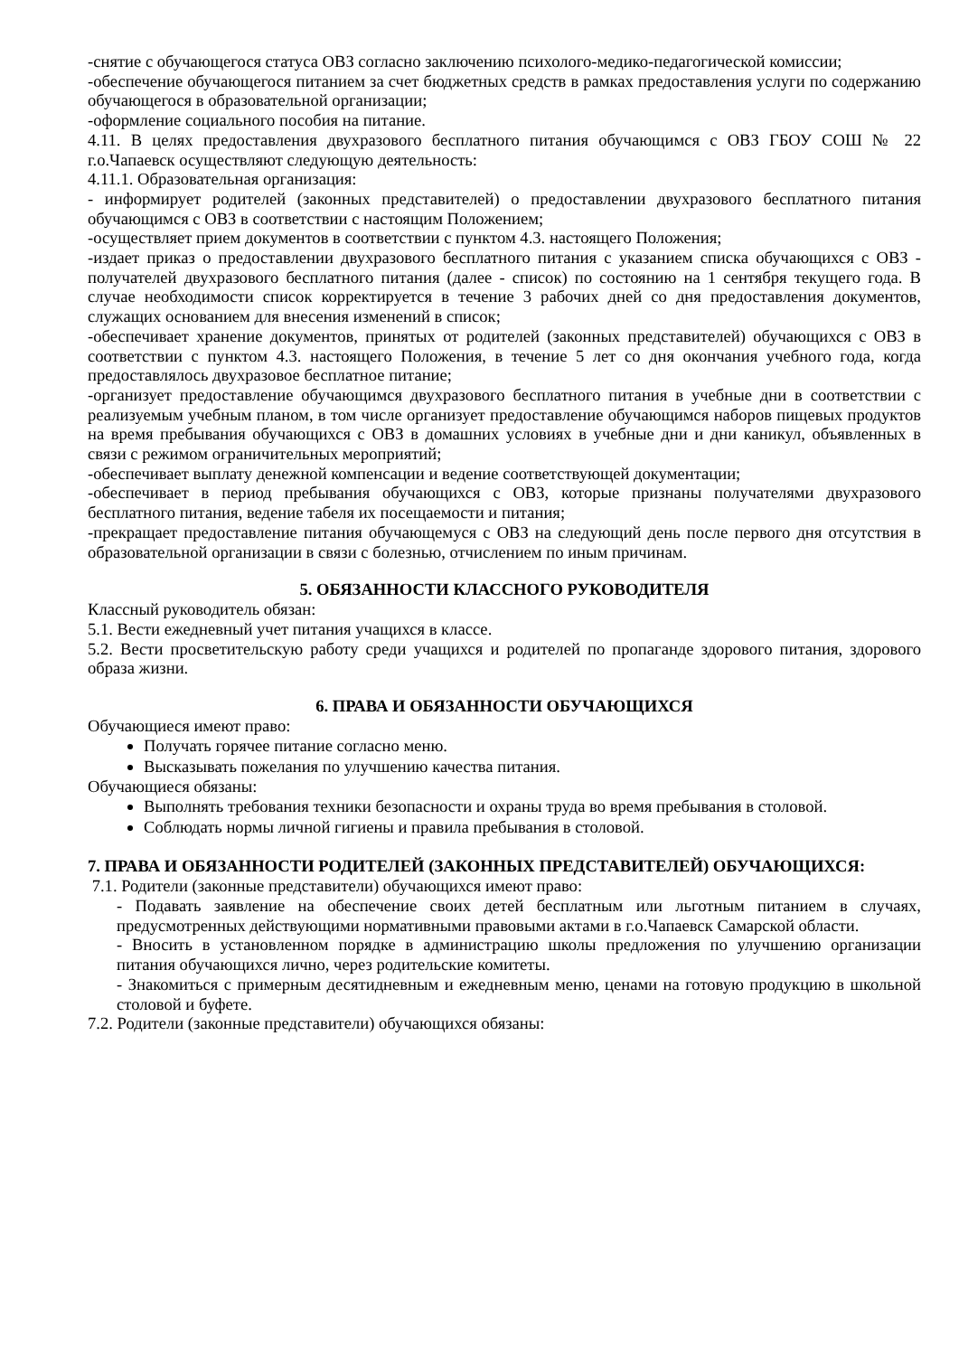-снятие с обучающегося статуса ОВЗ согласно заключению психолого-медико-педагогической комиссии;
-обеспечение обучающегося питанием за счет бюджетных средств в рамках предоставления услуги по содержанию обучающегося в образовательной организации;
-оформление социального пособия на питание.
4.11. В целях предоставления двухразового бесплатного питания обучающимся с ОВЗ ГБОУ СОШ № 22 г.о.Чапаевск осуществляют следующую деятельность:
4.11.1. Образовательная организация:
- информирует родителей (законных представителей) о предоставлении двухразового бесплатного питания обучающимся с ОВЗ в соответствии с настоящим Положением;
-осуществляет прием документов в соответствии с пунктом 4.3. настоящего Положения;
-издает приказ о предоставлении двухразового бесплатного питания с указанием списка обучающихся с ОВЗ - получателей двухразового бесплатного питания (далее - список) по состоянию на 1 сентября текущего года. В случае необходимости список корректируется в течение 3 рабочих дней со дня предоставления документов, служащих основанием для внесения изменений в список;
-обеспечивает хранение документов, принятых от родителей (законных представителей) обучающихся с ОВЗ в соответствии с пунктом 4.3. настоящего Положения, в течение 5 лет со дня окончания учебного года, когда предоставлялось двухразовое бесплатное питание;
-организует предоставление обучающимся двухразового бесплатного питания в учебные дни в соответствии с реализуемым учебным планом, в том числе организует предоставление обучающимся наборов пищевых продуктов на время пребывания обучающихся с ОВЗ в домашних условиях в учебные дни и дни каникул, объявленных в связи с режимом ограничительных мероприятий;
-обеспечивает выплату денежной компенсации и ведение соответствующей документации;
-обеспечивает в период пребывания обучающихся с ОВЗ, которые признаны получателями двухразового бесплатного питания, ведение табеля их посещаемости и питания;
-прекращает предоставление питания обучающемуся с ОВЗ на следующий день после первого дня отсутствия в образовательной организации в связи с болезнью, отчислением по иным причинам.
5. ОБЯЗАННОСТИ КЛАССНОГО РУКОВОДИТЕЛЯ
Классный руководитель обязан:
5.1. Вести ежедневный учет питания учащихся в классе.
5.2. Вести просветительскую работу среди учащихся и родителей по пропаганде здорового питания, здорового образа жизни.
6. ПРАВА И ОБЯЗАННОСТИ ОБУЧАЮЩИХСЯ
Обучающиеся имеют право:
Получать горячее питание согласно меню.
Высказывать пожелания по улучшению качества питания.
Обучающиеся обязаны:
Выполнять требования техники безопасности и охраны труда во время пребывания в столовой.
Соблюдать нормы личной гигиены и правила пребывания в столовой.
7. ПРАВА И ОБЯЗАННОСТИ РОДИТЕЛЕЙ (ЗАКОННЫХ ПРЕДСТАВИТЕЛЕЙ) ОБУЧАЮЩИХСЯ:
7.1. Родители (законные представители) обучающихся имеют право:
- Подавать заявление на обеспечение своих детей бесплатным или льготным питанием в случаях, предусмотренных действующими нормативными правовыми актами в г.о.Чапаевск Самарской области.
- Вносить в установленном порядке в администрацию школы предложения по улучшению организации питания обучающихся лично, через родительские комитеты.
- Знакомиться с примерным десятидневным и ежедневным меню, ценами на готовую продукцию в школьной столовой и буфете.
7.2. Родители (законные представители) обучающихся обязаны: